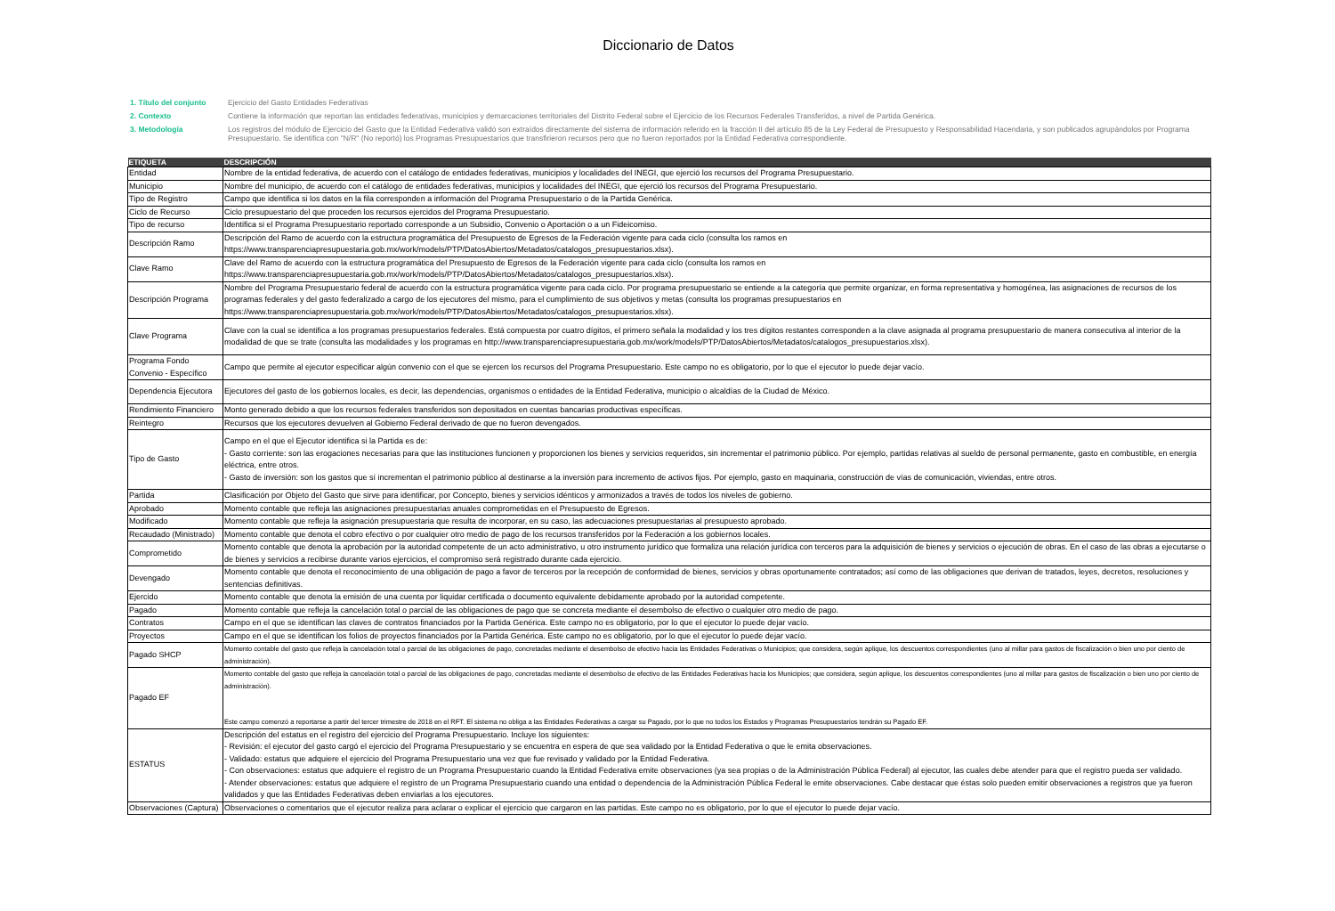Diccionario de Datos
| 1. Título del conjunto | Ejercicio del Gasto Entidades Federativas |
| 2. Contexto | Contiene la información que reportan las entidades federativas, municipios y demarcaciones territoriales del Distrito Federal sobre el Ejercicio de los Recursos Federales Transferidos, a nivel de Partida Genérica. |
| 3. Metodología | Los registros del módulo de Ejercicio del Gasto que la Entidad Federativa validó son extraídos directamente del sistema de información referido en la fracción II del artículo 85 de la Ley Federal de Presupuesto y Responsabilidad Hacendaria, y son publicados agrupándolos por Programa Presupuestario. Se identifica con "N/R" (No reportó) los Programas Presupuestarios que transfirieron recursos pero que no fueron reportados por la Entidad Federativa correspondiente. |
| ETIQUETA | DESCRIPCIÓN |
| --- | --- |
| Entidad | Nombre de la entidad federativa, de acuerdo con el catálogo de entidades federativas, municipios y localidades del INEGI, que ejerció los recursos del Programa Presupuestario. |
| Municipio | Nombre del municipio, de acuerdo con el catálogo de entidades federativas, municipios y localidades del INEGI, que ejerció los recursos del Programa Presupuestario. |
| Tipo de Registro | Campo que identifica si los datos en la fila corresponden a información del Programa Presupuestario o de la Partida Genérica. |
| Ciclo de Recurso | Ciclo presupuestario del que proceden los recursos ejercidos del Programa Presupuestario. |
| Tipo de recurso | Identifica si el Programa Presupuestario reportado corresponde a un Subsidio, Convenio o Aportación o a un Fideicomiso. |
| Descripción Ramo | Descripción del Ramo de acuerdo con la estructura programática del Presupuesto de Egresos de la Federación vigente para cada ciclo (consulta los ramos en https://www.transparenciapresupuestaria.gob.mx/work/models/PTP/DatosAbiertos/Metadatos/catalogos_presupuestarios.xlsx). |
| Clave Ramo | Clave del Ramo de acuerdo con la estructura programática del Presupuesto de Egresos de la Federación vigente para cada ciclo (consulta los ramos en https://www.transparenciapresupuestaria.gob.mx/work/models/PTP/DatosAbiertos/Metadatos/catalogos_presupuestarios.xlsx). |
| Descripción Programa | Nombre del Programa Presupuestario federal de acuerdo con la estructura programática vigente para cada ciclo. Por programa presupuestario se entiende a la categoría que permite organizar, en forma representativa y homogénea, las asignaciones de recursos de los programas federales y del gasto federalizado a cargo de los ejecutores del mismo, para el cumplimiento de sus objetivos y metas (consulta los programas presupuestarios en https://www.transparenciapresupuestaria.gob.mx/work/models/PTP/DatosAbiertos/Metadatos/catalogos_presupuestarios.xlsx). |
| Clave Programa | Clave con la cual se identifica a los programas presupuestarios federales. Está compuesta por cuatro dígitos, el primero señala la modalidad y los tres dígitos restantes corresponden a la clave asignada al programa presupuestario de manera consecutiva al interior de la modalidad de que se trate (consulta las modalidades y los programas en http://www.transparenciapresupuestaria.gob.mx/work/models/PTP/DatosAbiertos/Metadatos/catalogos_presupuestarios.xlsx). |
| Programa Fondo Convenio - Específico | Campo que permite al ejecutor especificar algún convenio con el que se ejercen los recursos del Programa Presupuestario. Este campo no es obligatorio, por lo que el ejecutor lo puede dejar vacío. |
| Dependencia Ejecutora | Ejecutores del gasto de los gobiernos locales, es decir, las dependencias, organismos o entidades de la Entidad Federativa, municipio o alcaldías de la Ciudad de México. |
| Rendimiento Financiero | Monto generado debido a que los recursos federales transferidos son depositados en cuentas bancarias productivas específicas. |
| Reintegro | Recursos que los ejecutores devuelven al Gobierno Federal derivado de que no fueron devengados. |
| Tipo de Gasto | Campo en el que el Ejecutor identifica si la Partida es de: - Gasto corriente: son las erogaciones necesarias para que las instituciones funcionen y proporcionen los bienes y servicios requeridos, sin incrementar el patrimonio público. Por ejemplo, partidas relativas al sueldo de personal permanente, gasto en combustible, en energía eléctrica, entre otros. - Gasto de inversión: son los gastos que sí incrementan el patrimonio público al destinarse a la inversión para incremento de activos fijos. Por ejemplo, gasto en maquinaria, construcción de vías de comunicación, viviendas, entre otros. |
| Partida | Clasificación por Objeto del Gasto que sirve para identificar, por Concepto, bienes y servicios idénticos y armonizados a través de todos los niveles de gobierno. |
| Aprobado | Momento contable que refleja las asignaciones presupuestarias anuales comprometidas en el Presupuesto de Egresos. |
| Modificado | Momento contable que refleja la asignación presupuestaria que resulta de incorporar, en su caso, las adecuaciones presupuestarias al presupuesto aprobado. |
| Recaudado (Ministrado) | Momento contable que denota el cobro efectivo o por cualquier otro medio de pago de los recursos transferidos por la Federación a los gobiernos locales. |
| Comprometido | Momento contable que denota la aprobación por la autoridad competente de un acto administrativo, u otro instrumento jurídico que formaliza una relación jurídica con terceros para la adquisición de bienes y servicios o ejecución de obras. En el caso de las obras a ejecutarse o de bienes y servicios a recibirse durante varios ejercicios, el compromiso será registrado durante cada ejercicio. |
| Devengado | Momento contable que denota el reconocimiento de una obligación de pago a favor de terceros por la recepción de conformidad de bienes, servicios y obras oportunamente contratados; así como de las obligaciones que derivan de tratados, leyes, decretos, resoluciones y sentencias definitivas. |
| Ejercido | Momento contable que denota la emisión de una cuenta por liquidar certificada o documento equivalente debidamente aprobado por la autoridad competente. |
| Pagado | Momento contable que refleja la cancelación total o parcial de las obligaciones de pago que se concreta mediante el desembolso de efectivo o cualquier otro medio de pago. |
| Contratos | Campo en el que se identifican las claves de contratos financiados por la Partida Genérica. Este campo no es obligatorio, por lo que el ejecutor lo puede dejar vacío. |
| Proyectos | Campo en el que se identifican los folios de proyectos financiados por la Partida Genérica. Este campo no es obligatorio, por lo que el ejecutor lo puede dejar vacío. |
| Pagado SHCP | Momento contable del gasto que refleja la cancelación total o parcial de las obligaciones de pago, concretadas mediante el desembolso de efectivo hacia las Entidades Federativas o Municipios; que considera, según aplique, los descuentos correspondientes (uno al millar para gastos de fiscalización o bien uno por ciento de administración). |
| Pagado EF | Momento contable del gasto que refleja la cancelación total o parcial de las obligaciones de pago, concretadas mediante el desembolso de efectivo de las Entidades Federativas hacia los Municipios; que considera, según aplique, los descuentos correspondientes (uno al millar para gastos de fiscalización o bien uno por ciento de administración). Este campo comenzó a reportarse a partir del tercer trimestre de 2018 en el RFT. El sistema no obliga a las Entidades Federativas a cargar su Pagado, por lo que no todos los Estados y Programas Presupuestarios tendrán su Pagado EF. |
| ESTATUS | Descripción del estatus en el registro del ejercicio del Programa Presupuestario. Incluye los siguientes: - Revisión: el ejecutor del gasto cargó el ejercicio del Programa Presupuestario y se encuentra en espera de que sea validado por la Entidad Federativa o que le emita observaciones. - Validado: estatus que adquiere el ejercicio del Programa Presupuestario una vez que fue revisado y validado por la Entidad Federativa. - Con observaciones: estatus que adquiere el registro de un Programa Presupuestario cuando la Entidad Federativa emite observaciones (ya sea propias o de la Administración Pública Federal) al ejecutor, las cuales debe atender para que el registro pueda ser validado. - Atender observaciones: estatus que adquiere el registro de un Programa Presupuestario cuando una entidad o dependencia de la Administración Pública Federal le emite observaciones. Cabe destacar que éstas solo pueden emitir observaciones a registros que ya fueron validados y que las Entidades Federativas deben enviarlas a los ejecutores. |
| Observaciones (Captura) | Observaciones o comentarios que el ejecutor realiza para aclarar o explicar el ejercicio que cargaron en las partidas. Este campo no es obligatorio, por lo que el ejecutor lo puede dejar vacío. |